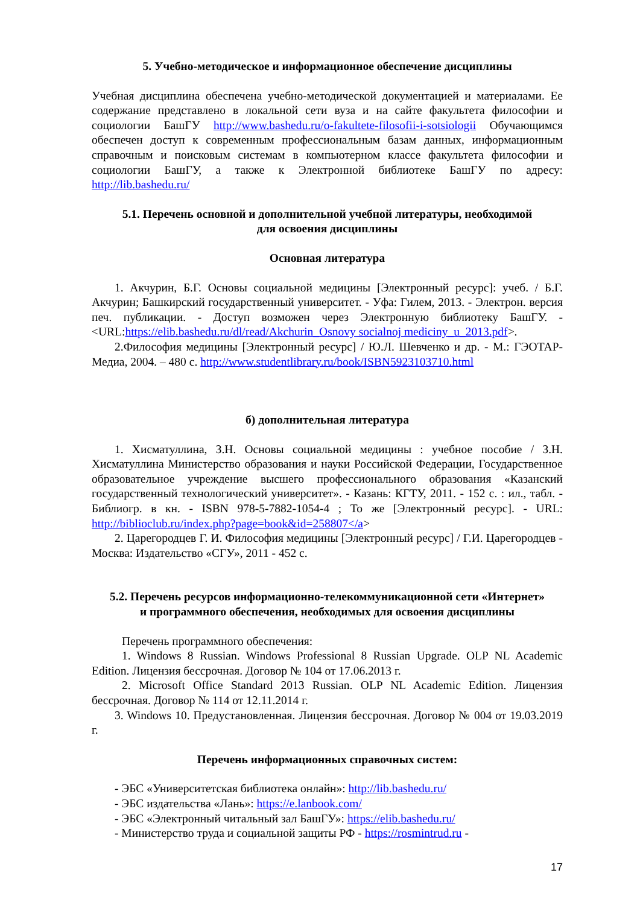5. Учебно-методическое и информационное обеспечение дисциплины
Учебная дисциплина обеспечена учебно-методической документацией и материалами. Ее содержание представлено в локальной сети вуза и на сайте факультета философии и социологии БашГУ http://www.bashedu.ru/o-fakultete-filosofii-i-sotsiologii Обучающимся обеспечен доступ к современным профессиональным базам данных, информационным справочным и поисковым системам в компьютерном классе факультета философии и социологии БашГУ, а также к Электронной библиотеке БашГУ по адресу: http://lib.bashedu.ru/
5.1. Перечень основной и дополнительной учебной литературы, необходимой
для освоения дисциплины
Основная литература
1. Акчурин, Б.Г. Основы социальной медицины [Электронный ресурс]: учеб. / Б.Г. Акчурин; Башкирский государственный университет. - Уфа: Гилем, 2013. - Электрон. версия печ. публикации. - Доступ возможен через Электронную библиотеку БашГУ. - <URL:https://elib.bashedu.ru/dl/read/Akchurin_Osnovy socialnoj mediciny_u_2013.pdf>.
2.Философия медицины [Электронный ресурс] / Ю.Л. Шевченко и др. - М.: ГЭОТАР-Медиа, 2004. – 480 с. http://www.studentlibrary.ru/book/ISBN5923103710.html
б) дополнительная литература
1. Хисматуллина, З.Н. Основы социальной медицины : учебное пособие / З.Н. Хисматуллина Министерство образования и науки Российской Федерации, Государственное образовательное учреждение высшего профессионального образования «Казанский государственный технологический университет». - Казань: КГТУ, 2011. - 152 с. : ил., табл. - Библиогр. в кн. - ISBN 978-5-7882-1054-4 ; То же [Электронный ресурс]. - URL: http://biblioclub.ru/index.php?page=book&id=258807</a>
2. Царегородцев Г. И. Философия медицины [Электронный ресурс] / Г.И. Царегородцев - Москва: Издательство «СГУ», 2011 - 452 с.
5.2. Перечень ресурсов информационно-телекоммуникационной сети «Интернет»
и программного обеспечения, необходимых для освоения дисциплины
Перечень программного обеспечения:
1. Windows 8 Russian. Windows Professional 8 Russian Upgrade. OLP NL Academic Edition. Лицензия бессрочная. Договор № 104 от 17.06.2013 г.
2. Microsoft Office Standard 2013 Russian. OLP NL Academic Edition. Лицензия бессрочная. Договор № 114 от 12.11.2014 г.
3. Windows 10. Предустановленная. Лицензия бессрочная. Договор № 004 от 19.03.2019 г.
Перечень информационных справочных систем:
- ЭБС «Университетская библиотека онлайн»: http://lib.bashedu.ru/
- ЭБС издательства «Лань»: https://e.lanbook.com/
- ЭБС «Электронный читальный зал БашГУ»: https://elib.bashedu.ru/
- Министерство труда и социальной защиты РФ - https://rosmintrud.ru -
17